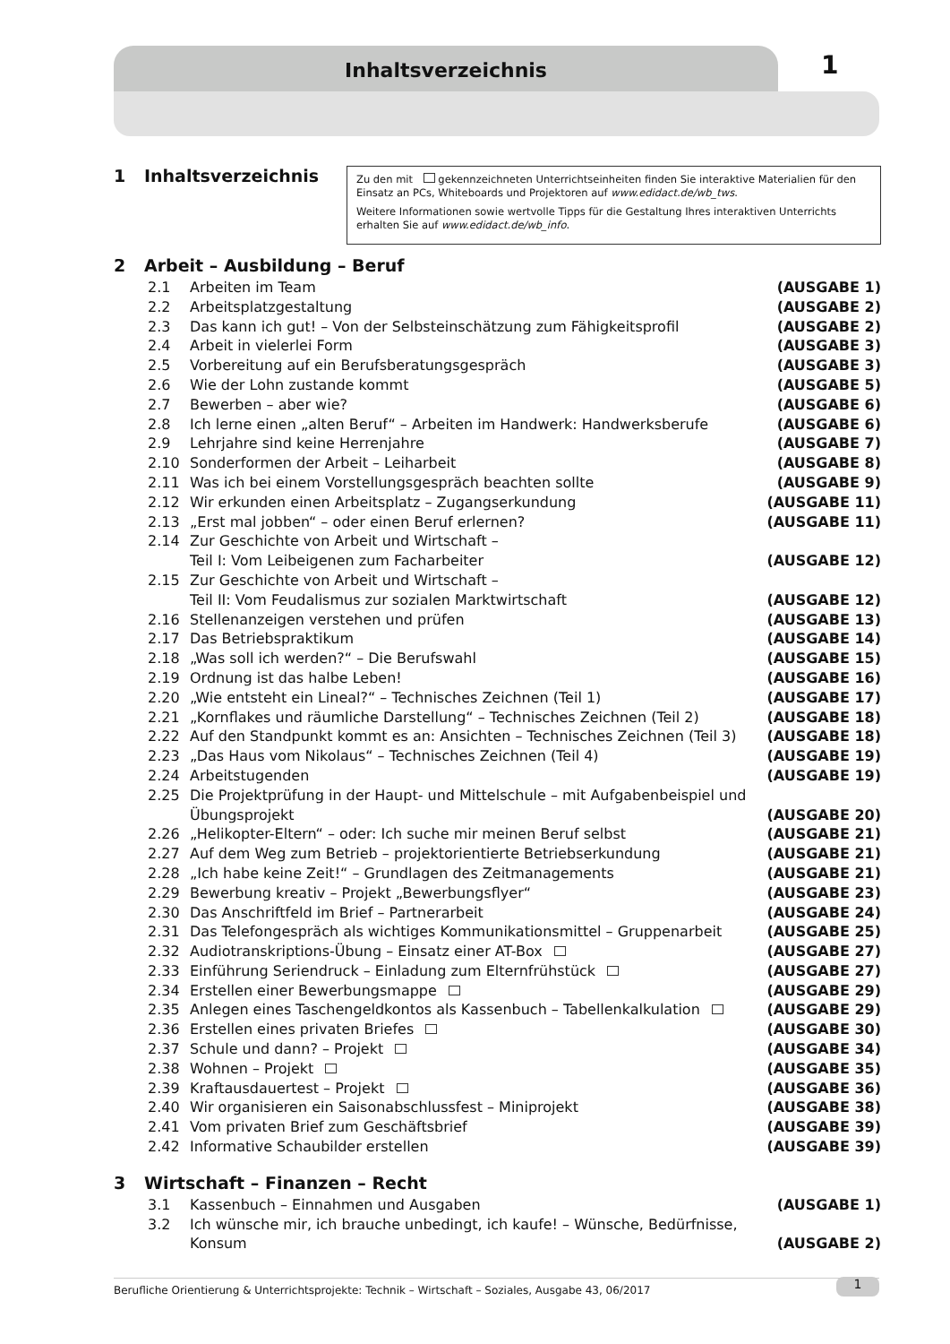Inhaltsverzeichnis 1
1 Inhaltsverzeichnis
Zu den mit gekennzeichneten Unterrichtseinheiten finden Sie interaktive Materialien für den Einsatz an PCs, Whiteboards und Projektoren auf www.edidact.de/wb_tws.
Weitere Informationen sowie wertvolle Tipps für die Gestaltung Ihres interaktiven Unterrichts erhalten Sie auf www.edidact.de/wb_info.
2 Arbeit – Ausbildung – Beruf
2.1 Arbeiten im Team (AUSGABE 1)
2.2 Arbeitsplatzgestaltung (AUSGABE 2)
2.3 Das kann ich gut! – Von der Selbsteinschätzung zum Fähigkeitsprofil (AUSGABE 2)
2.4 Arbeit in vielerlei Form (AUSGABE 3)
2.5 Vorbereitung auf ein Berufsberatungsgespräch (AUSGABE 3)
2.6 Wie der Lohn zustande kommt (AUSGABE 5)
2.7 Bewerben – aber wie? (AUSGABE 6)
2.8 Ich lerne einen „alten Beruf“ – Arbeiten im Handwerk: Handwerksberufe (AUSGABE 6)
2.9 Lehrjahre sind keine Herrenjahre (AUSGABE 7)
2.10 Sonderformen der Arbeit – Leiharbeit (AUSGABE 8)
2.11 Was ich bei einem Vorstellungsgespräch beachten sollte (AUSGABE 9)
2.12 Wir erkunden einen Arbeitsplatz – Zugangserkundung (AUSGABE 11)
2.13 „Erst mal jobben“ – oder einen Beruf erlernen? (AUSGABE 11)
2.14 Zur Geschichte von Arbeit und Wirtschaft –
Teil I: Vom Leibeigenen zum Facharbeiter (AUSGABE 12)
2.15 Zur Geschichte von Arbeit und Wirtschaft –
Teil II: Vom Feudalismus zur sozialen Marktwirtschaft (AUSGABE 12)
2.16 Stellenanzeigen verstehen und prüfen (AUSGABE 13)
2.17 Das Betriebspraktikum (AUSGABE 14)
2.18 „Was soll ich werden?“ – Die Berufswahl (AUSGABE 15)
2.19 Ordnung ist das halbe Leben! (AUSGABE 16)
2.20 „Wie entsteht ein Lineal?“ – Technisches Zeichnen (Teil 1) (AUSGABE 17)
2.21 „Kornflakes und räumliche Darstellung“ – Technisches Zeichnen (Teil 2) (AUSGABE 18)
2.22 Auf den Standpunkt kommt es an: Ansichten – Technisches Zeichnen (Teil 3) (AUSGABE 18)
2.23 „Das Haus vom Nikolaus“ – Technisches Zeichnen (Teil 4) (AUSGABE 19)
2.24 Arbeitstugenden (AUSGABE 19)
2.25 Die Projektprüfung in der Haupt- und Mittelschule – mit Aufgabenbeispiel und
Übungsprojekt (AUSGABE 20)
2.26 „Helikopter-Eltern“ – oder: Ich suche mir meinen Beruf selbst (AUSGABE 21)
2.27 Auf dem Weg zum Betrieb – projektorientierte Betriebserkundung (AUSGABE 21)
2.28 „Ich habe keine Zeit!“ – Grundlagen des Zeitmanagements (AUSGABE 21)
2.29 Bewerbung kreativ – Projekt „Bewerbungsflyer“(AUSGABE 23)
2.30 Das Anschriftfeld im Brief – Partnerarbeit (AUSGABE 24)
2.31 Das Telefongespräch als wichtiges Kommunikationsmittel – Gruppenarbeit (AUSGABE 25)
2.32 Audiotranskriptions-Übung – Einsatz einer AT-Box (AUSGABE 27)
2.33 Einführung Seriendruck – Einladung zum Elternfrühstück (AUSGABE 27)
2.34 Erstellen einer Bewerbungsmappe (AUSGABE 29)
2.35 Anlegen eines Taschengeldkontos als Kassenbuch – Tabellenkalkulation (AUSGABE 29)
2.36 Erstellen eines privaten Briefes (AUSGABE 30)
2.37 Schule und dann? – Projekt (AUSGABE 34)
2.38 Wohnen – Projekt (AUSGABE 35)
2.39 Kraftausdauertest – Projekt (AUSGABE 36)
2.40 Wir organisieren ein Saisonabschlussfest – Miniprojekt (AUSGABE 38)
2.41 Vom privaten Brief zum Geschäftsbrief (AUSGABE 39)
2.42 Informative Schaubilder erstellen (AUSGABE 39)
3 Wirtschaft – Finanzen – Recht
3.1 Kassenbuch – Einnahmen und Ausgaben (AUSGABE 1)
3.2 Ich wünsche mir, ich brauche unbedingt, ich kaufe! – Wünsche, Bedürfnisse, Konsum (AUSGABE 2)
Berufliche Orientierung & Unterrichtsprojekte: Technik – Wirtschaft – Soziales, Ausgabe 43, 06/2017 1